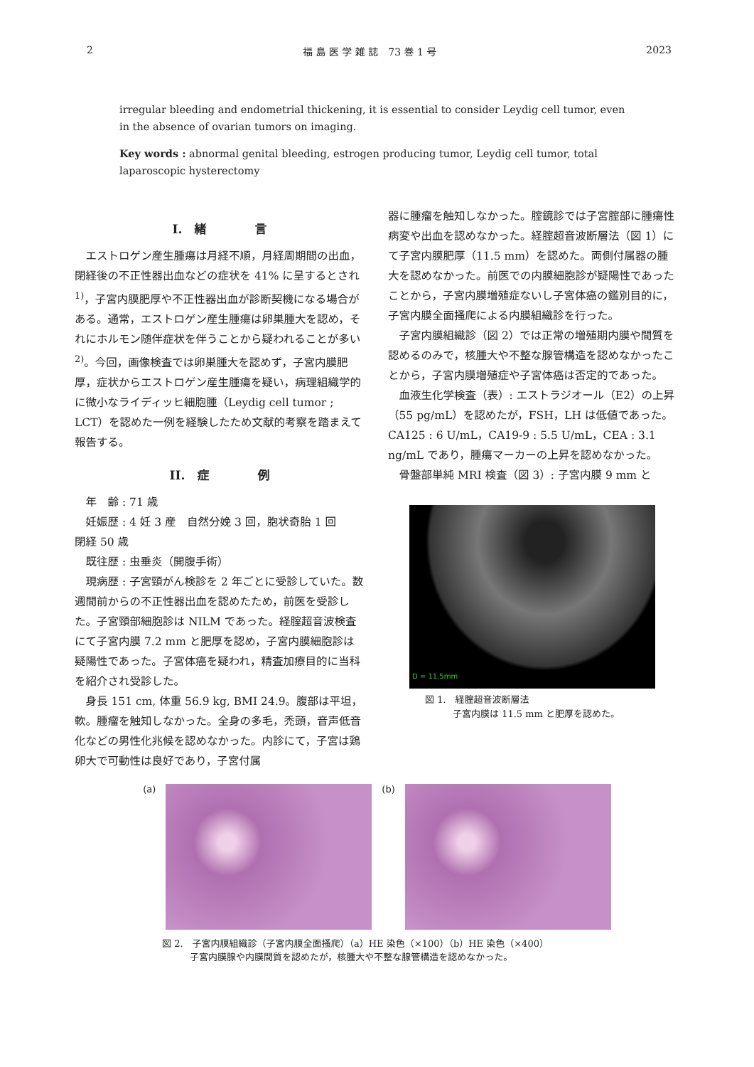2 福 島 医 学 雑 誌　73 巻 1 号 2023
irregular bleeding and endometrial thickening, it is essential to consider Leydig cell tumor, even in the absence of ovarian tumors on imaging.
Key words : abnormal genital bleeding, estrogen producing tumor, Leydig cell tumor, total laparoscopic hysterectomy
I.　緒　　　　言
エストロゲン産生腫瘍は月経不順，月経周期間の出血，閉経後の不正性器出血などの症状を 41% に呈するとされ<sup>1)</sup>，子宮内膜肥厚や不正性器出血が診断契機になる場合がある。通常，エストロゲン産生腫瘍は卵巣腫大を認め，それにホルモン随伴症状を伴うことから疑われることが多い<sup>2)</sup>。今回，画像検査では卵巣腫大を認めず，子宮内膜肥厚，症状からエストロゲン産生腫瘍を疑い，病理組織学的に微小なライディッヒ細胞腫（Leydig cell tumor ; LCT）を認めた一例を経験したため文献的考察を踏まえて報告する。
II.　症　　　　例
年　齢 : 71 歳
妊娠歴 : 4 妊 3 産　自然分娩 3 回，胞状奇胎 1 回
閉経 50 歳
既往歴 : 虫垂炎（開腹手術）
現病歴 : 子宮頸がん検診を 2 年ごとに受診していた。数週間前からの不正性器出血を認めたため，前医を受診した。子宮頸部細胞診は NILM であった。経腟超音波検査にて子宮内膜 7.2 mm と肥厚を認め，子宮内膜細胞診は疑陽性であった。子宮体癌を疑われ，精査加療目的に当科を紹介され受診した。
身長 151 cm, 体重 56.9 kg, BMI 24.9。腹部は平坦，軟。腫瘤を触知しなかった。全身の多毛，禿頭，音声低音化などの男性化兆候を認めなかった。内診にて，子宮は鶏卵大で可動性は良好であり，子宮付属
器に腫瘤を触知しなかった。腟鏡診では子宮腟部に腫瘍性病変や出血を認めなかった。経腟超音波断層法（図 1）にて子宮内膜肥厚（11.5 mm）を認めた。両側付属器の腫大を認めなかった。前医での内膜細胞診が疑陽性であったことから，子宮内膜増殖症ないし子宮体癌の鑑別目的に，子宮内膜全面掻爬による内膜組織診を行った。
子宮内膜組織診（図 2）では正常の増殖期内膜や間質を認めるのみで，核腫大や不整な腺管構造を認めなかったことから，子宮内膜増殖症や子宮体癌は否定的であった。
血液生化学検査（表）: エストラジオール（E2）の上昇（55 pg/mL）を認めたが，FSH，LH は低値であった。CA125 : 6 U/mL，CA19-9 : 5.5 U/mL，CEA : 3.1 ng/mL であり，腫瘍マーカーの上昇を認めなかった。
骨盤部単純 MRI 検査（図 3）: 子宮内膜 9 mm と
D = 11.5mm
図 1.　経腟超音波断層法
　　　子宮内膜は 11.5 mm と肥厚を認めた。
(a) (b)
図 2.　子宮内膜組織診（子宮内膜全面掻爬）（a）HE 染色（×100）（b）HE 染色（×400）
　　　子宮内膜腺や内膜間質を認めたが，核腫大や不整な腺管構造を認めなかった。